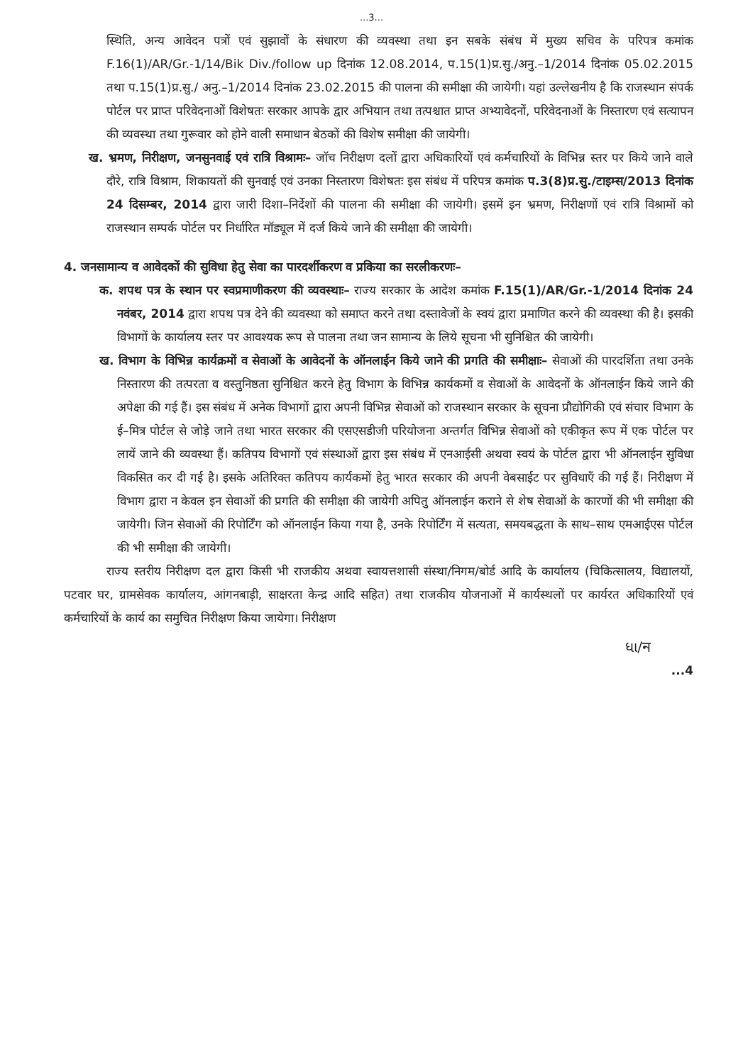...3...
स्थिति, अन्य आवेदन पत्रों एवं सुझावों के संधारण की व्यवस्था तथा इन सबके संबंध में मुख्य सचिव के परिपत्र कमांक F.16(1)/AR/Gr.-1/14/Bik Div./follow up दिनांक 12.08.2014, प.15(1)प्र.सु./अनु.–1/2014 दिनांक 05.02.2015 तथा प.15(1)प्र.सु./ अनु.–1/2014 दिनांक 23.02.2015 की पालना की समीक्षा की जायेगी। यहां उल्लेखनीय है कि राजस्थान संपर्क पोर्टल पर प्राप्त परिवेदनाओं विशेषतः सरकार आपके द्वार अभियान तथा तत्पश्चात प्राप्त अभ्यावेदनों, परिवेदनाओं के निस्तारण एवं सत्यापन की व्यवस्था तथा गुरूवार को होने वाली समाधान बेठकों की विशेष समीक्षा की जायेगी।
ख. भ्रमण, निरीक्षण, जनसुनवाई एवं रात्रि विश्रामः– जॉच निरीक्षण दलों द्वारा अधिकारियों एवं कर्मचारियों के विभिन्न स्तर पर किये जाने वाले दौरे, रात्रि विश्राम, शिकायतों की सुनवाई एवं उनका निस्तारण विशेषतः इस संबंध में परिपत्र कमांक प.3(8)प्र.सु./टाइम्स/2013 दिनांक 24 दिसम्बर, 2014 द्वारा जारी दिशा–निर्देशों की पालना की समीक्षा की जायेगी। इसमें इन भ्रमण, निरीक्षणों एवं रात्रि विश्रामों को राजस्थान सम्पर्क पोर्टल पर निर्धारित मॉड्यूल में दर्ज किये जाने की समीक्षा की जायेगी।
4. जनसामान्य व आवेदकों की सुविधा हेतु सेवा का पारदर्शीकरण व प्रकिया का सरलीकरणः–
क. शपथ पत्र के स्थान पर स्वप्रमाणीकरण की व्यवस्थाः– राज्य सरकार के आदेश कमांक F.15(1)/AR/Gr.-1/2014 दिनांक 24 नवंबर, 2014 द्वारा शपथ पत्र देने की व्यवस्था को समाप्त करने तथा दस्तावेजों के स्वयं द्वारा प्रमाणित करने की व्यवस्था की है। इसकी विभागों के कार्यालय स्तर पर आवश्यक रूप से पालना तथा जन सामान्य के लिये सूचना भी सुनिश्चित की जायेगी।
ख. विभाग के विभिन्न कार्यक्रमों व सेवाओं के आवेदनों के ऑनलाईन किये जाने की प्रगति की समीक्षाः– सेवाओं की पारदर्शिता तथा उनके निस्तारण की तत्परता व वस्तुनिष्ठता सुनिश्चित करने हेतु विभाग के विभिन्न कार्यकमों व सेवाओं के आवेदनों के ऑनलाईन किये जाने की अपेक्षा की गई हैं। इस संबंध में अनेक विभागों द्वारा अपनी विभिन्न सेवाओं को राजस्थान सरकार के सूचना प्रौद्योगिकी एवं संचार विभाग के ई–मित्र पोर्टल से जोड़े जाने तथा भारत सरकार की एसएसडीजी परियोजना अन्तर्गत विभिन्न सेवाओं को एकीकृत रूप में एक पोर्टल पर लायें जाने की व्यवस्था हैं। कतिपय विभागों एवं संस्थाओं द्वारा इस संबंध में एनआईसी अथवा स्वयं के पोर्टल द्वारा भी ऑनलाईन सुविधा विकसित कर दी गई है। इसके अतिरिक्त कतिपय कार्यकमों हेतु भारत सरकार की अपनी वेबसाईट पर सुविधाएँ की गई हैं। निरीक्षण में विभाग द्वारा न केवल इन सेवाओं की प्रगति की समीक्षा की जायेगी अपितु ऑनलाईन कराने से शेष सेवाओं के कारणों की भी समीक्षा की जायेगी। जिन सेवाओं की रिपोर्टिंग को ऑनलाईन किया गया है, उनके रिपोर्टिंग में सत्यता, समयबद्धता के साथ–साथ एमआईएस पोर्टल की भी समीक्षा की जायेगी।
राज्य स्तरीय निरीक्षण दल द्वारा किसी भी राजकीय अथवा स्वायत्तशासी संस्था/निगम/बोर्ड आदि के कार्यालय (चिकित्सालय, विद्यालयों, पटवार घर, ग्रामसेवक कार्यालय, आंगनबाड़ी, साक्षरता केन्द्र आदि सहित) तथा राजकीय योजनाओं में कार्यस्थलों पर कार्यरत अधिकारियों एवं कर्मचारियों के कार्य का समुचित निरीक्षण किया जायेगा। निरीक्षण
ધા/ন
...4